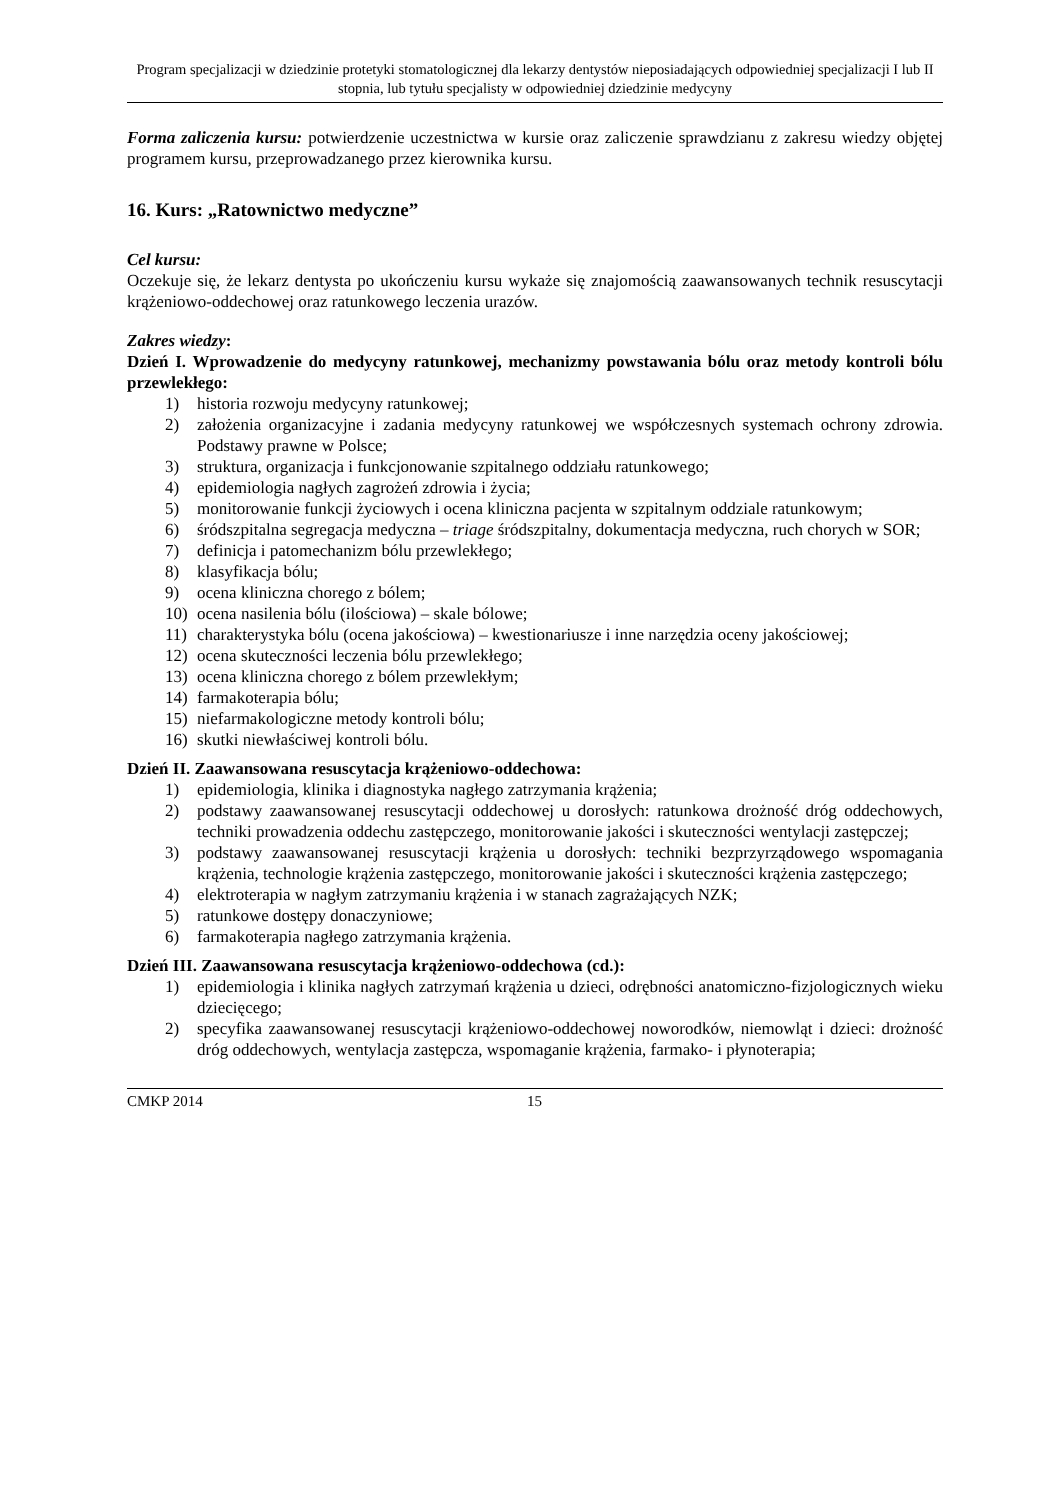Program specjalizacji w dziedzinie protetyki stomatologicznej dla lekarzy dentystów nieposiadających odpowiedniej specjalizacji I lub II stopnia, lub tytułu specjalisty w odpowiedniej dziedzinie medycyny
Forma zaliczenia kursu: potwierdzenie uczestnictwa w kursie oraz zaliczenie sprawdzianu z zakresu wiedzy objętej programem kursu, przeprowadzanego przez kierownika kursu.
16. Kurs: „Ratownictwo medyczne”
Cel kursu:
Oczekuje się, że lekarz dentysta po ukończeniu kursu wykaże się znajomością zaawansowanych technik resuscytacji krążeniowo-oddechowej oraz ratunkowego leczenia urazów.
Zakres wiedzy:
Dzień I. Wprowadzenie do medycyny ratunkowej, mechanizmy powstawania bólu oraz metody kontroli bólu przewlekłego:
1) historia rozwoju medycyny ratunkowej;
2) założenia organizacyjne i zadania medycyny ratunkowej we współczesnych systemach ochrony zdrowia. Podstawy prawne w Polsce;
3) struktura, organizacja i funkcjonowanie szpitalnego oddziału ratunkowego;
4) epidemiologia nagłych zagrożeń zdrowia i życia;
5) monitorowanie funkcji życiowych i ocena kliniczna pacjenta w szpitalnym oddziale ratunkowym;
6) śródszpitalna segregacja medyczna – triage śródszpitalny, dokumentacja medyczna, ruch chorych w SOR;
7) definicja i patomechanizm bólu przewlekłego;
8) klasyfikacja bólu;
9) ocena kliniczna chorego z bólem;
10) ocena nasilenia bólu (ilościowa) – skale bólowe;
11) charakterystyka bólu (ocena jakościowa) – kwestionariusze i inne narzędzia oceny jakościowej;
12) ocena skuteczności leczenia bólu przewlekłego;
13) ocena kliniczna chorego z bólem przewlekłym;
14) farmakoterapia bólu;
15) niefarmakologiczne metody kontroli bólu;
16) skutki niewłaściwej kontroli bólu.
Dzień II. Zaawansowana resuscytacja krążeniowo-oddechowa:
1) epidemiologia, klinika i diagnostyka nagłego zatrzymania krążenia;
2) podstawy zaawansowanej resuscytacji oddechowej u dorosłych: ratunkowa drożność dróg oddechowych, techniki prowadzenia oddechu zastępczego, monitorowanie jakości i skuteczności wentylacji zastępczej;
3) podstawy zaawansowanej resuscytacji krążenia u dorosłych: techniki bezprzyrządowego wspomagania krążenia, technologie krążenia zastępczego, monitorowanie jakości i skuteczności krążenia zastępczego;
4) elektroterapia w nagłym zatrzymaniu krążenia i w stanach zagrażających NZK;
5) ratunkowe dostępy donaczyniowe;
6) farmakoterapia nagłego zatrzymania krążenia.
Dzień III. Zaawansowana resuscytacja krążeniowo-oddechowa (cd.):
1) epidemiologia i klinika nagłych zatrzymań krążenia u dzieci, odrębności anatomiczno-fizjologicznych wieku dziecięcego;
2) specyfika zaawansowanej resuscytacji krążeniowo-oddechowej noworodków, niemowląt i dzieci: drożność dróg oddechowych, wentylacja zastępcza, wspomaganie krążenia, farmako- i płynoterapia;
CMKP 2014 15